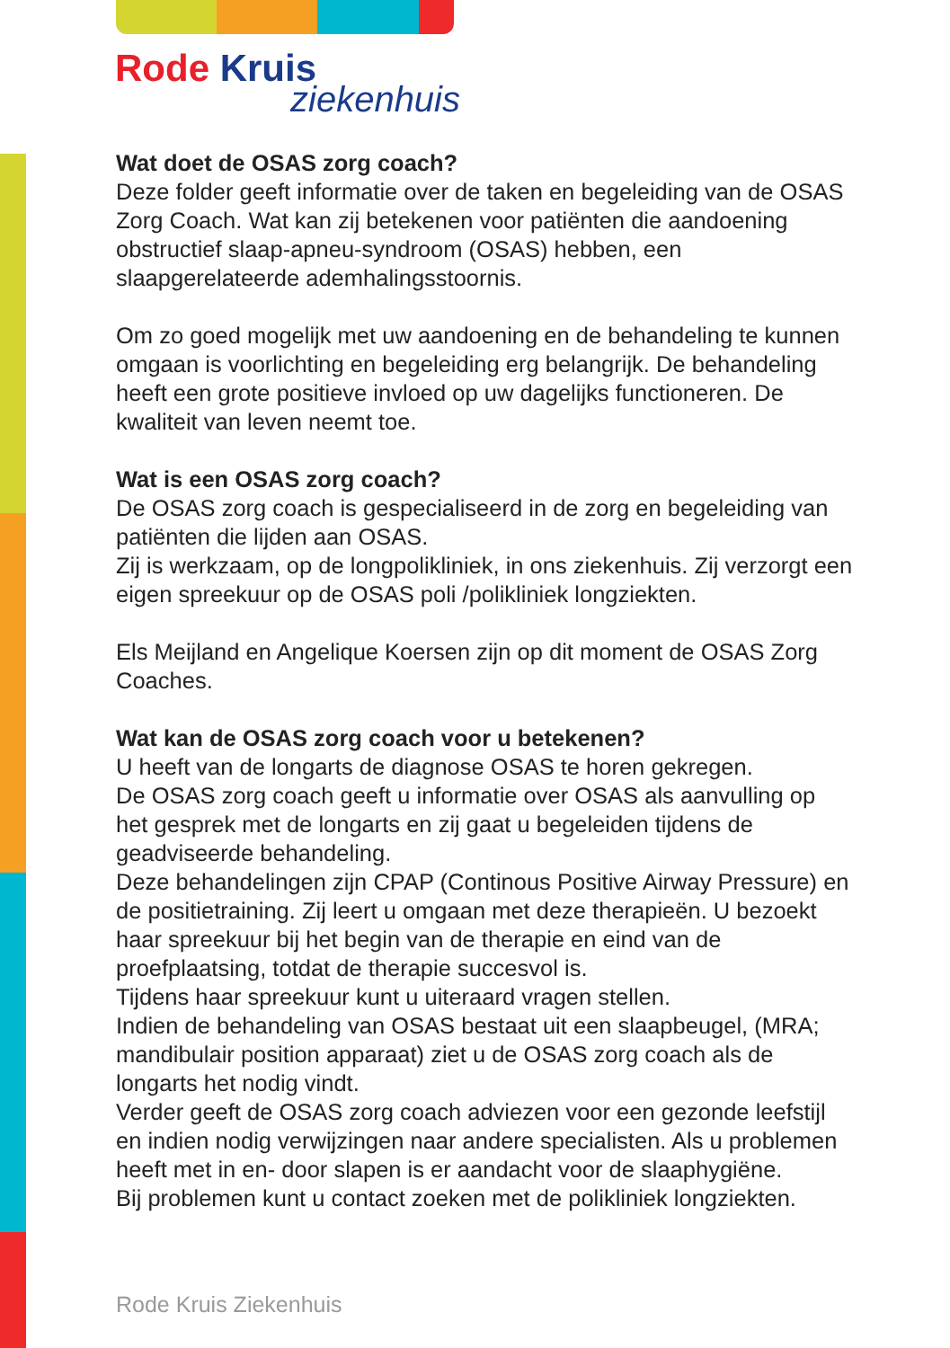Rode Kruis
ziekenhuis
Wat doet de OSAS zorg coach?
Deze folder geeft informatie over de taken en begeleiding van de OSAS Zorg Coach. Wat kan zij betekenen voor patiënten die aandoening obstructief slaap-apneu-syndroom (OSAS) hebben, een slaapgerelateerde ademhalingsstoornis.
Om zo goed mogelijk met uw aandoening en de behandeling te kunnen omgaan is voorlichting en begeleiding erg belangrijk. De behandeling heeft een grote positieve invloed op uw dagelijks functioneren. De kwaliteit van leven neemt toe.
Wat is een OSAS zorg coach?
De OSAS zorg coach is gespecialiseerd in de zorg en begeleiding van patiënten die lijden aan OSAS.
Zij is werkzaam, op de longpolikliniek, in ons ziekenhuis. Zij verzorgt een eigen spreekuur op de OSAS poli /polikliniek longziekten.
Els Meijland en Angelique Koersen zijn op dit moment de OSAS Zorg Coaches.
Wat kan de OSAS zorg coach voor u betekenen?
U heeft van de longarts de diagnose OSAS te horen gekregen.
De OSAS zorg coach geeft u informatie over OSAS als aanvulling op het gesprek met de longarts en zij gaat u begeleiden tijdens de geadviseerde behandeling.
Deze behandelingen zijn CPAP (Continous Positive Airway Pressure) en de positietraining. Zij leert u omgaan met deze therapieën. U bezoekt haar spreekuur bij het begin van de therapie en eind van de proefplaatsing, totdat de therapie succesvol is.
Tijdens haar spreekuur kunt u uiteraard vragen stellen.
Indien de behandeling van OSAS bestaat uit een slaapbeugel, (MRA; mandibulair position apparaat) ziet u de OSAS zorg coach als de longarts het nodig vindt.
Verder geeft de OSAS zorg coach adviezen voor een gezonde leefstijl en indien nodig verwijzingen naar andere specialisten. Als u problemen heeft met in en- door slapen is er aandacht voor de slaaphygiëne.
Bij problemen kunt u contact zoeken met de polikliniek longziekten.
Rode Kruis Ziekenhuis